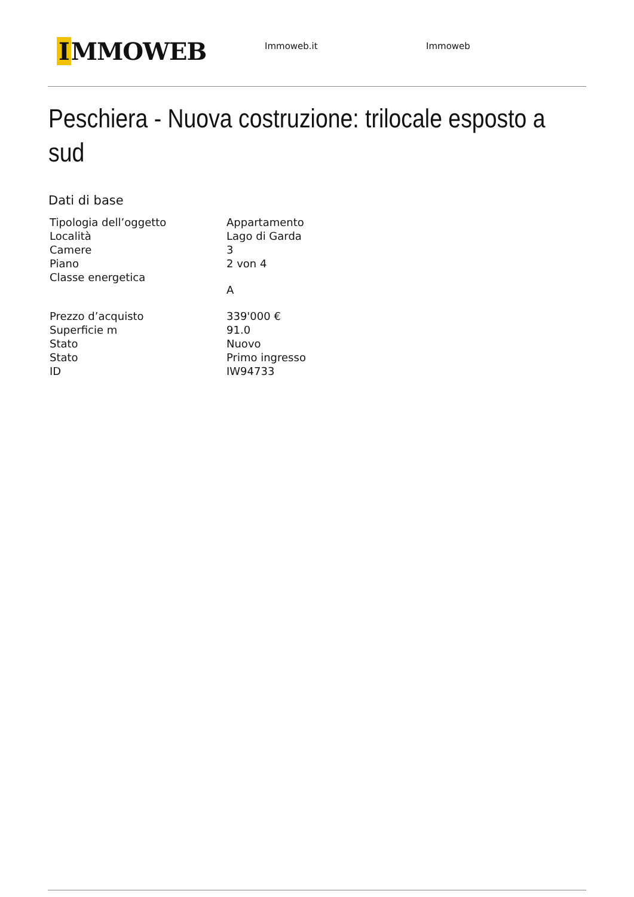I MMOWEB
Immoweb.it Immoweb
Peschiera - Nuova costruzione: trilocale esposto a sud
Dati di base
| Tipologia dell’oggetto | Appartamento |
| Località | Lago di Garda |
| Camere | 3 |
| Piano | 2 von 4 |
| Classe energetica | A |
| Prezzo d’acquisto | 339'000 € |
| Superficie m | 91.0 |
| Stato | Nuovo |
| Stato | Primo ingresso |
| ID | IW94733 |